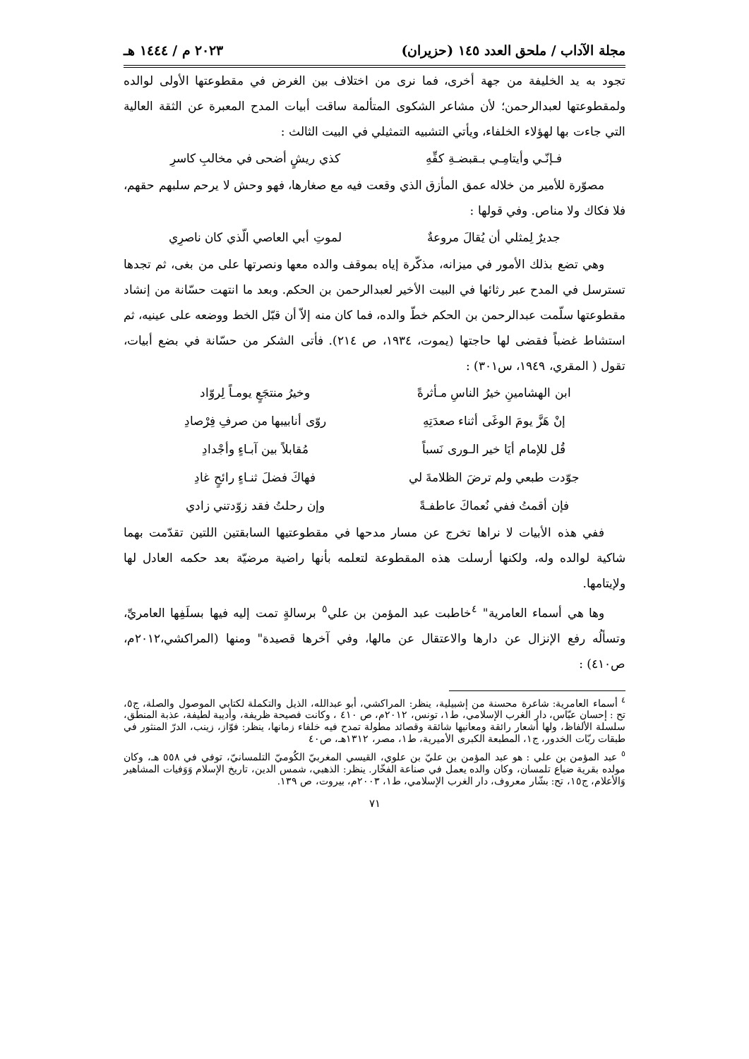مجلة الآداب / ملحق العدد ١٤٥ (حزيران) ٢٠٢٣ م / ١٤٤٤ هـ
تجود به يد الخليفة من جهة أخرى، فما نرى من اختلاف بين الغرض في مقطوعتها الأولى لوالده ولمقطوعتها لعبدالرحمن؛ لأن مشاعر الشكوى المتألمة ساقت أبيات المدح المعبرة عن الثقة العالية التي جاءت بها لهؤلاء الخلفاء، ويأتي التشبيه التمثيلي في البيت الثالث :
فـإنّـي وأيتامِـي بـقبضـةِ كفِّهِ كذي ريشٍ أضحى في مخالبِ كاسرِ
مصوّرة للأمير من خلاله عمق المأزق الذي وقعت فيه مع صغارها، فهو وحش لا يرحم سلبهم حقهم، فلا فكاك ولا مناص. وفي قولها :
جديرٌ لِمثلي أن يُقالَ مروعةٌ لموتِ أبي العاصي الّذي كان ناصرِي
وهي تضع بذلك الأمور في ميزانه، مذكّرة إياه بموقف والده معها ونصرتها على من بغى، ثم تجدها تسترسل في المدح عبر رثائها في البيت الأخير لعبدالرحمن بن الحكم. وبعد ما انتهت حسّانة من إنشاد مقطوعتها سلّمت عبدالرحمن بن الحكم خطّ والده، فما كان منه إلاّ أن قبّل الخط ووضعه على عينيه، ثم استشاط غضباً فقضى لها حاجتها (يموت، ١٩٣٤، ص ٢١٤). فأتى الشكر من حسّانة في بضع أبيات، تقول ( المقري، ١٩٤٩، س٣٠١) :
ابن الهشامينِ خيرُ الناسِ مـأثرةً وخيرُ منتجَعٍ يومـاً لِروّاد
إنْ هَزَّ يومَ الوغَى أثناء صعدَتِهِ روّى أنابيبها من صرفِ فِرْصادِ
قُل للإمام أيَا خير الـورى نَسباً مُقابلاً بين آبـاءٍ وأجْدادِ
جوّدت طبعي ولم ترضَ الظلامةَ لي فهاكَ فضلَ ثنـاءٍ رائحٍ غادِ
فإن أقمتُ ففي نُعماكَ عاطفـةً وإن رحلتُ فقد زوّدتني زادي
ففي هذه الأبيات لا نراها تخرج عن مسار مدحها في مقطوعتيها السابقتين اللتين تقدّمت بهما شاكية لوالده وله، ولكنها أرسلت هذه المقطوعة لتعلمه بأنها راضية مرضيّة بعد حكمه العادل لها ولإيتامها.
وها هي أسماء العامرية" <sup>٤</sup>خاطبت عبد المؤمن بن علي<sup>٥</sup> برسالةٍ تمت إليه فيها بسلَفِها العامريِّ، وتسألُه رفع الإنزال عن دارها والاعتقال عن مالها، وفي آخرها قصيدة" ومنها (المراكشي،٢٠١٢م، ص٤١٠) :
<sup>٤</sup> أسماء العامرية: شاعرة محسنة من إشبيلية، ينظر: المراكشي، أبو عبدالله، الذيل والتكملة لكتابي الموصول والصلة، ج٥، تح : إحسان عبّاس، دار الغرب الإسلامي، ط١، تونس، ٢٠١٢م، ص ٤١٠ ، وكانت فصيحة ظريفة، وأديبة لطيفة، عذبة المنطق، سلسلة الألفاظ، ولها أشعار رائقة ومعانيها شائقة وقصائد مطولة تمدح فيه خلفاء زمانها، ينظر: فوّاز، زينب، الدرّ المنثور في طبقات ربّات الخدور، ج١، المطبعة الكبرى الأميرية، ط١، مصر، ١٣١٢هـ، ص٤٠
<sup>٥</sup> عبد المؤمن بن علي : هو عبد المؤمن بن عليّ بن علوي، القيسي المغربيّ الكُوميّ التلمسانيّ، توفي في ٥٥٨ هـ، وكان مولده بقرية ضياع تلمسان، وكان والده يعمل في صناعة الفخّار. ينظر: الذهبي، شمس الدين، تاريخ الإسلام وَوَفيات المشاهير وَالأعلام، ج١٥، تح: بشّار معروف، دار الغرب الإسلامي، ط١، ٢٠٠٣م، بيروت، ص ١٣٩.
٧١